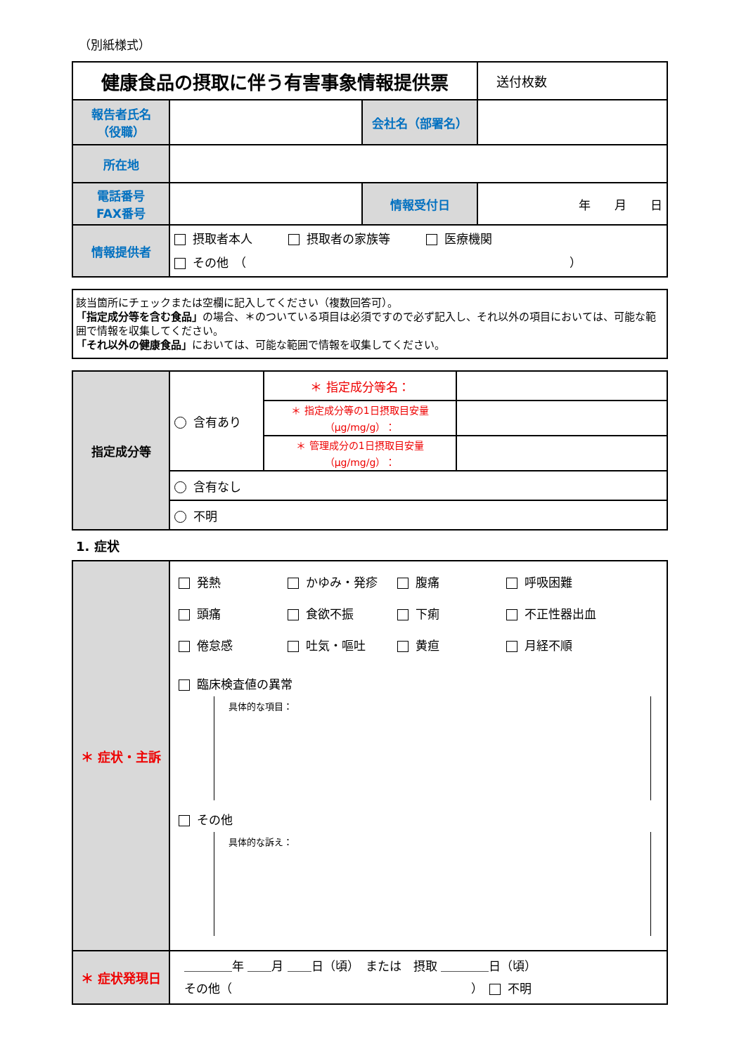（別紙様式）
| 健康食品の摂取に伴う有害事象情報提供票 | | | 送付枚数 |
| 報告者氏名 （役職） | | 会社名（部署名） | |
| 所在地 | | | |
| 電話番号 FAX番号 | | 情報受付日 | 年 月 日 |
| 情報提供者 | 摂取者本人 摂取者の家族等 医療機関 その他 （ ） | | |
該当箇所にチェックまたは空欄に記入してください（複数回答可）。
「指定成分等を含む食品」の場合、＊のついている項目は必須ですので必ず記入し、それ以外の項目においては、可能な範囲で情報を収集してください。
「それ以外の健康食品」においては、可能な範囲で情報を収集してください。
| 指定成分等 | 含有あり | ＊ 指定成分等名： | |
| | | ＊ 指定成分等の1日摂取目安量 （μg/mg/g）： | |
| | | ＊ 管理成分の1日摂取目安量 （μg/mg/g）： | |
| | 含有なし | | |
| | 不明 | | |
1. 症状
| ＊ 症状・主訴 | 発熱 かゆみ・発疹 腹痛 呼吸困難 頭痛 食欲不振 下痢 不正性器出血 倦怠感 吐気・嘔吐 黄疸 月経不順 臨床検査値の異常 具体的な項目： その他 具体的な訴え： |
| ＊ 症状発現日 | ＿＿＿＿年 ＿＿月 ＿＿日（頃） または 摂取 ＿＿＿＿日（頃） その他（ ） 不明 |